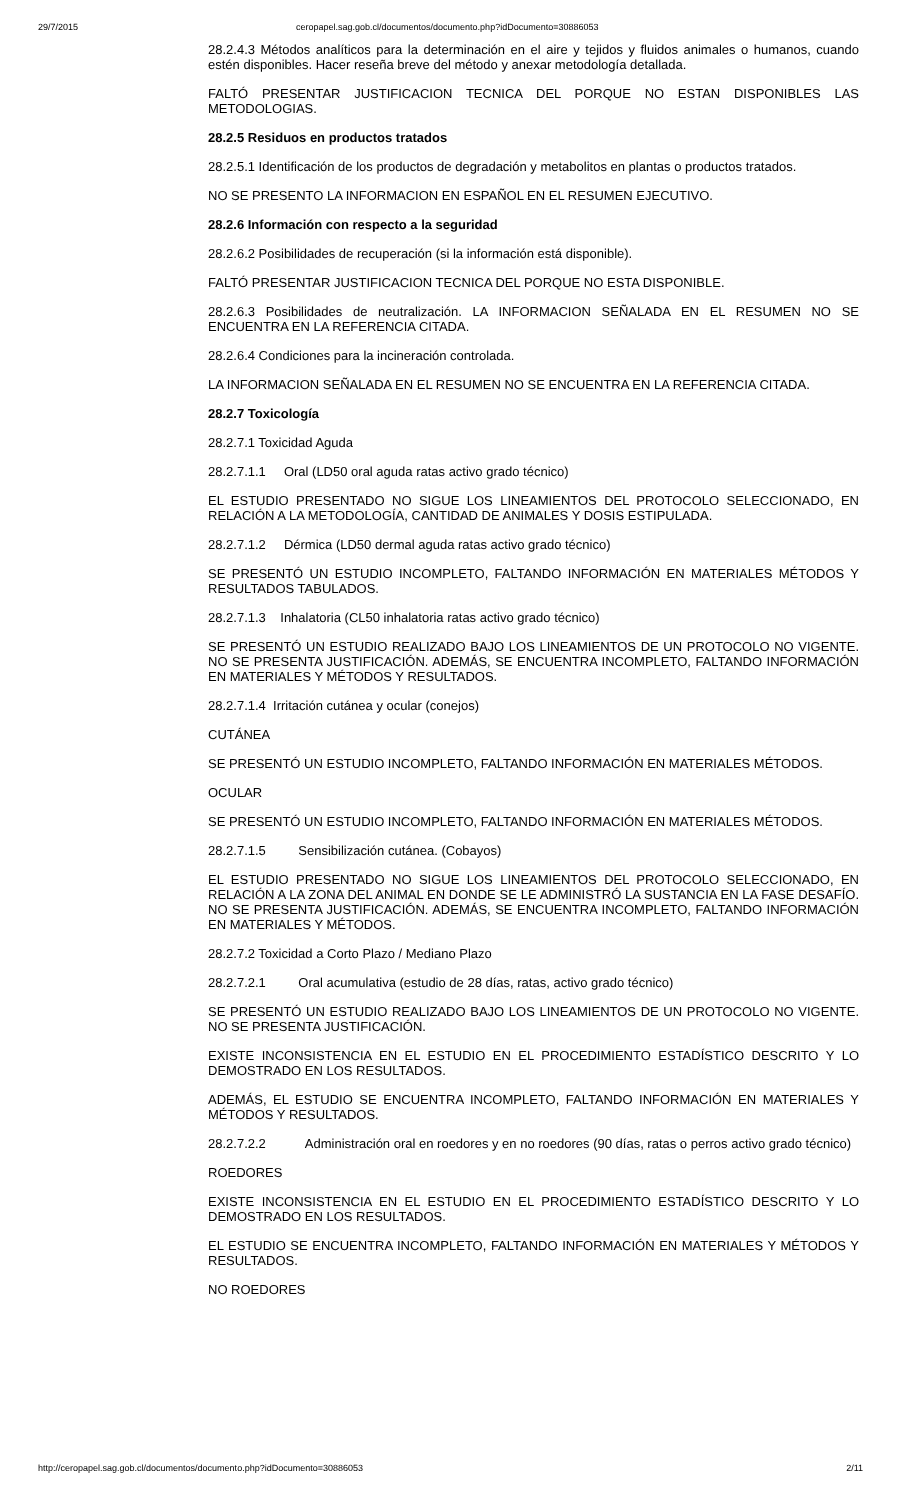29/7/2015 ceropapel.sag.gob.cl/documentos/documento.php?idDocumento=30886053
28.2.4.3 Métodos analíticos para la determinación en el aire y tejidos y fluidos animales o humanos, cuando estén disponibles. Hacer reseña breve del método y anexar metodología detallada.
FALTÓ PRESENTAR JUSTIFICACION TECNICA DEL PORQUE NO ESTAN DISPONIBLES LAS METODOLOGIAS.
28.2.5 Residuos en productos tratados
28.2.5.1 Identificación de los productos de degradación y metabolitos en plantas o productos tratados.
NO SE PRESENTO LA INFORMACION EN ESPAÑOL EN EL RESUMEN EJECUTIVO.
28.2.6 Información con respecto a la seguridad
28.2.6.2 Posibilidades de recuperación (si la información está disponible).
FALTÓ PRESENTAR JUSTIFICACION TECNICA DEL PORQUE NO ESTA DISPONIBLE.
28.2.6.3 Posibilidades de neutralización. LA INFORMACION SEÑALADA EN EL RESUMEN NO SE ENCUENTRA EN LA REFERENCIA CITADA.
28.2.6.4 Condiciones para la incineración controlada.
LA INFORMACION SEÑALADA EN EL RESUMEN NO SE ENCUENTRA EN LA REFERENCIA CITADA.
28.2.7 Toxicología
28.2.7.1 Toxicidad Aguda
28.2.7.1.1 Oral (LD50 oral aguda ratas activo grado técnico)
EL ESTUDIO PRESENTADO NO SIGUE LOS LINEAMIENTOS DEL PROTOCOLO SELECCIONADO, EN RELACIÓN A LA METODOLOGÍA, CANTIDAD DE ANIMALES Y DOSIS ESTIPULADA.
28.2.7.1.2 Dérmica (LD50 dermal aguda ratas activo grado técnico)
SE PRESENTÓ UN ESTUDIO INCOMPLETO, FALTANDO INFORMACIÓN EN MATERIALES MÉTODOS Y RESULTADOS TABULADOS.
28.2.7.1.3 Inhalatoria (CL50 inhalatoria ratas activo grado técnico)
SE PRESENTÓ UN ESTUDIO REALIZADO BAJO LOS LINEAMIENTOS DE UN PROTOCOLO NO VIGENTE. NO SE PRESENTA JUSTIFICACIÓN. ADEMÁS, SE ENCUENTRA INCOMPLETO, FALTANDO INFORMACIÓN EN MATERIALES Y MÉTODOS Y RESULTADOS.
28.2.7.1.4 Irritación cutánea y ocular (conejos)
CUTÁNEA
SE PRESENTÓ UN ESTUDIO INCOMPLETO, FALTANDO INFORMACIÓN EN MATERIALES MÉTODOS.
OCULAR
SE PRESENTÓ UN ESTUDIO INCOMPLETO, FALTANDO INFORMACIÓN EN MATERIALES MÉTODOS.
28.2.7.1.5 Sensibilización cutánea. (Cobayos)
EL ESTUDIO PRESENTADO NO SIGUE LOS LINEAMIENTOS DEL PROTOCOLO SELECCIONADO, EN RELACIÓN A LA ZONA DEL ANIMAL EN DONDE SE LE ADMINISTRÓ LA SUSTANCIA EN LA FASE DESAFÍO. NO SE PRESENTA JUSTIFICACIÓN. ADEMÁS, SE ENCUENTRA INCOMPLETO, FALTANDO INFORMACIÓN EN MATERIALES Y MÉTODOS.
28.2.7.2 Toxicidad a Corto Plazo / Mediano Plazo
28.2.7.2.1 Oral acumulativa (estudio de 28 días, ratas, activo grado técnico)
SE PRESENTÓ UN ESTUDIO REALIZADO BAJO LOS LINEAMIENTOS DE UN PROTOCOLO NO VIGENTE. NO SE PRESENTA JUSTIFICACIÓN.
EXISTE INCONSISTENCIA EN EL ESTUDIO EN EL PROCEDIMIENTO ESTADÍSTICO DESCRITO Y LO DEMOSTRADO EN LOS RESULTADOS.
ADEMÁS, EL ESTUDIO SE ENCUENTRA INCOMPLETO, FALTANDO INFORMACIÓN EN MATERIALES Y MÉTODOS Y RESULTADOS.
28.2.7.2.2 Administración oral en roedores y en no roedores (90 días, ratas o perros activo grado técnico)
ROEDORES
EXISTE INCONSISTENCIA EN EL ESTUDIO EN EL PROCEDIMIENTO ESTADÍSTICO DESCRITO Y LO DEMOSTRADO EN LOS RESULTADOS.
EL ESTUDIO SE ENCUENTRA INCOMPLETO, FALTANDO INFORMACIÓN EN MATERIALES Y MÉTODOS Y RESULTADOS.
NO ROEDORES
http://ceropapel.sag.gob.cl/documentos/documento.php?idDocumento=30886053 2/11